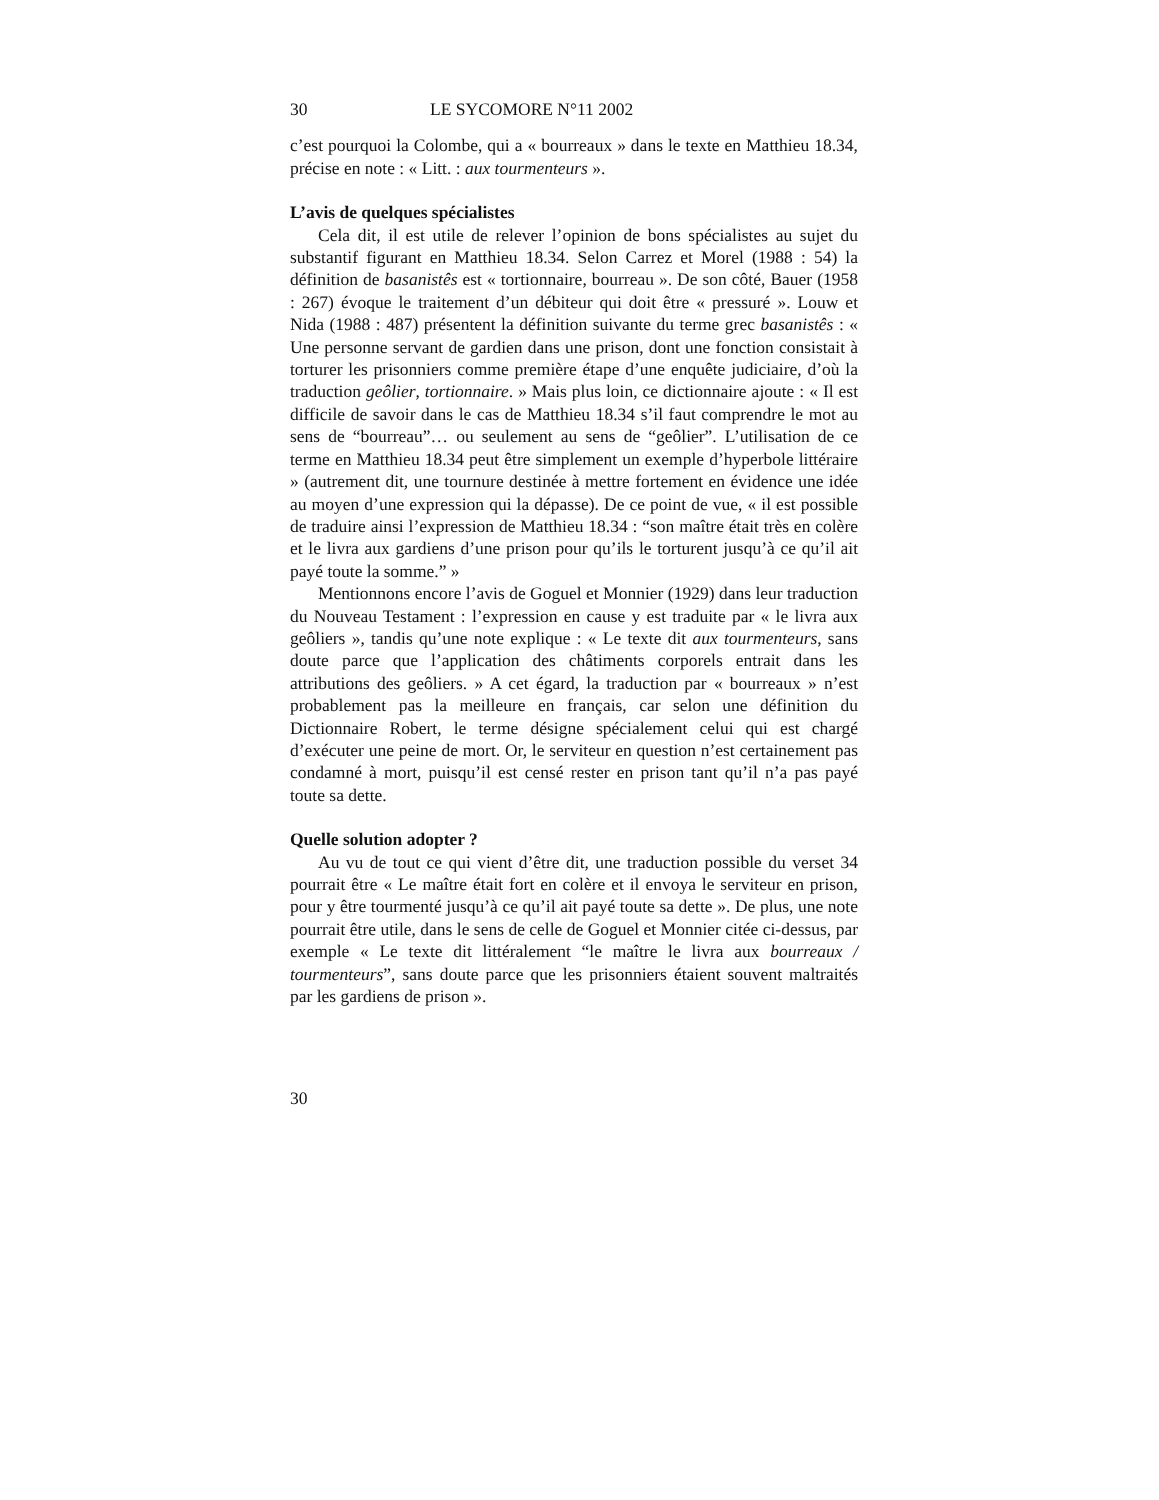30 LE SYCOMORE N°11 2002
c’est pourquoi la Colombe, qui a « bourreaux » dans le texte en Matthieu 18.34, précise en note : « Litt. : aux tourmenteurs ».
L’avis de quelques spécialistes
Cela dit, il est utile de relever l’opinion de bons spécialistes au sujet du substantif figurant en Matthieu 18.34. Selon Carrez et Morel (1988 : 54) la définition de basanistês est « tortionnaire, bourreau ». De son côté, Bauer (1958 : 267) évoque le traitement d’un débiteur qui doit être « pressuré ». Louw et Nida (1988 : 487) présentent la définition suivante du terme grec basanistês : « Une personne servant de gardien dans une prison, dont une fonction consistait à torturer les prisonniers comme première étape d’une enquête judiciaire, d’où la traduction geôlier, tortionnaire. » Mais plus loin, ce dictionnaire ajoute : « Il est difficile de savoir dans le cas de Matthieu 18.34 s’il faut comprendre le mot au sens de “bourreau”… ou seulement au sens de “geôlier”. L’utilisation de ce terme en Matthieu 18.34 peut être simplement un exemple d’hyperbole littéraire » (autrement dit, une tournure destinée à mettre fortement en évidence une idée au moyen d’une expression qui la dépasse). De ce point de vue, « il est possible de traduire ainsi l’expression de Matthieu 18.34 : “son maître était très en colère et le livra aux gardiens d’une prison pour qu’ils le torturent jusqu’à ce qu’il ait payé toute la somme.” »
Mentionnons encore l’avis de Goguel et Monnier (1929) dans leur traduction du Nouveau Testament : l’expression en cause y est traduite par « le livra aux geôliers », tandis qu’une note explique : « Le texte dit aux tourmenteurs, sans doute parce que l’application des châtiments corporels entrait dans les attributions des geôliers. » A cet égard, la traduction par « bourreaux » n’est probablement pas la meilleure en français, car selon une définition du Dictionnaire Robert, le terme désigne spécialement celui qui est chargé d’exécuter une peine de mort. Or, le serviteur en question n’est certainement pas condamné à mort, puisqu’il est censé rester en prison tant qu’il n’a pas payé toute sa dette.
Quelle solution adopter ?
Au vu de tout ce qui vient d’être dit, une traduction possible du verset 34 pourrait être « Le maître était fort en colère et il envoya le serviteur en prison, pour y être tourmenté jusqu’à ce qu’il ait payé toute sa dette ». De plus, une note pourrait être utile, dans le sens de celle de Goguel et Monnier citée ci-dessus, par exemple « Le texte dit littéralement “le maître le livra aux bourreaux / tourmenteurs”, sans doute parce que les prisonniers étaient souvent maltraités par les gardiens de prison ».
30